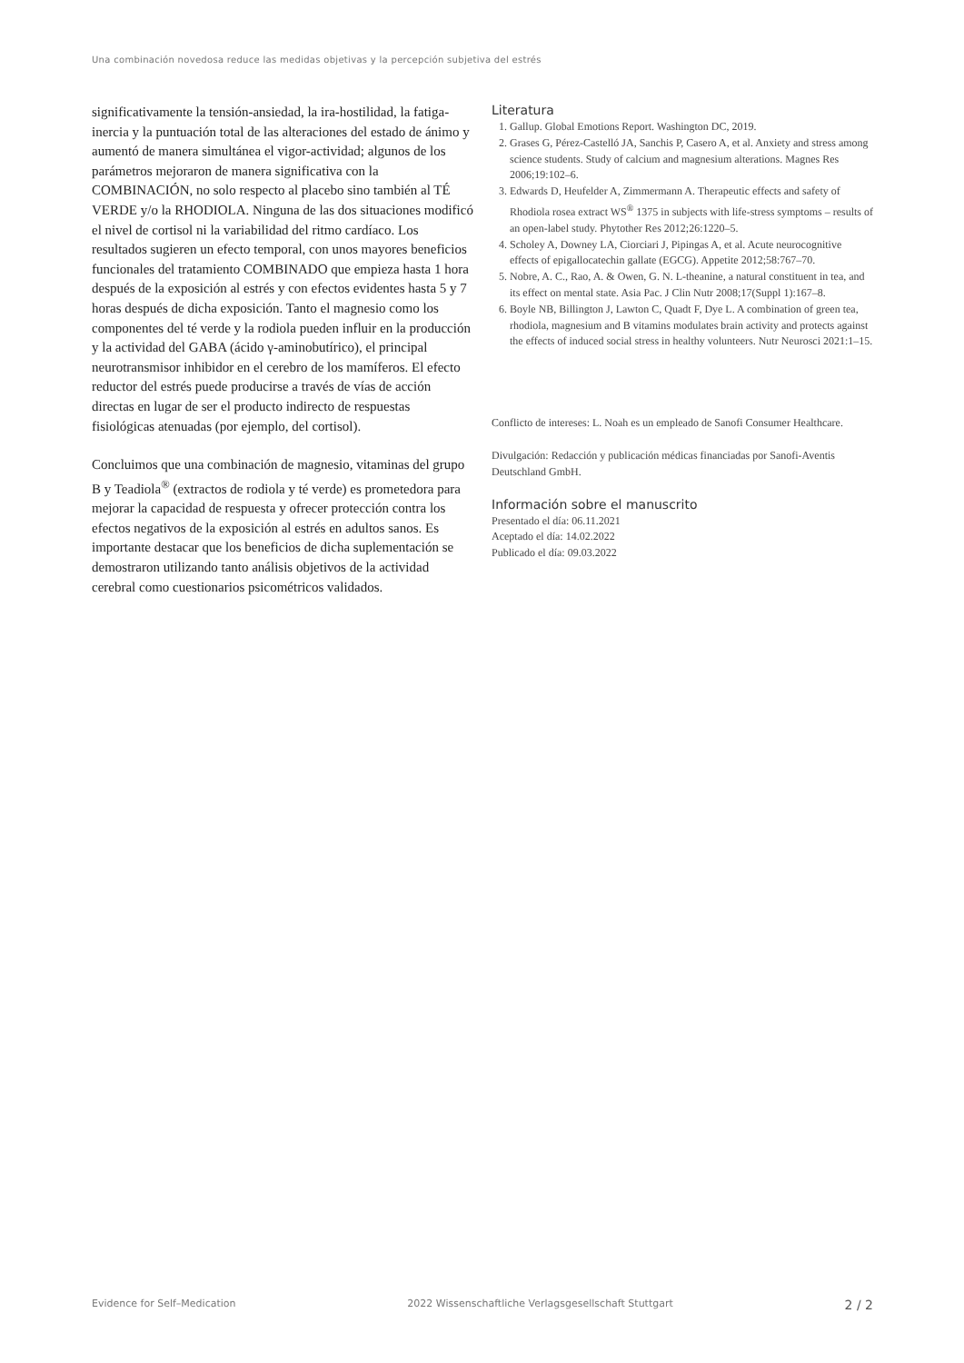Una combinación novedosa reduce las medidas objetivas y la percepción subjetiva del estrés
significativamente la tensión-ansiedad, la ira-hostilidad, la fatiga-inercia y la puntuación total de las alteraciones del estado de ánimo y aumentó de manera simultánea el vigor-actividad; algunos de los parámetros mejoraron de manera significativa con la COMBINACIÓN, no solo respecto al placebo sino también al TÉ VERDE y/o la RHODIOLA. Ninguna de las dos situaciones modificó el nivel de cortisol ni la variabilidad del ritmo cardíaco. Los resultados sugieren un efecto temporal, con unos mayores beneficios funcionales del tratamiento COMBINADO que empieza hasta 1 hora después de la exposición al estrés y con efectos evidentes hasta 5 y 7 horas después de dicha exposición. Tanto el magnesio como los componentes del té verde y la rodiola pueden influir en la producción y la actividad del GABA (ácido γ-aminobutírico), el principal neurotransmisor inhibidor en el cerebro de los mamíferos. El efecto reductor del estrés puede producirse a través de vías de acción directas en lugar de ser el producto indirecto de respuestas fisiológicas atenuadas (por ejemplo, del cortisol).
Concluimos que una combinación de magnesio, vitaminas del grupo B y Teadiola<sup>®</sup> (extractos de rodiola y té verde) es prometedora para mejorar la capacidad de respuesta y ofrecer protección contra los efectos negativos de la exposición al estrés en adultos sanos. Es importante destacar que los beneficios de dicha suplementación se demostraron utilizando tanto análisis objetivos de la actividad cerebral como cuestionarios psicométricos validados.
Literatura
1. Gallup. Global Emotions Report. Washington DC, 2019.
2. Grases G, Pérez-Castelló JA, Sanchis P, Casero A, et al. Anxiety and stress among science students. Study of calcium and magnesium alterations. Magnes Res 2006;19:102–6.
3. Edwards D, Heufelder A, Zimmermann A. Therapeutic effects and safety of Rhodiola rosea extract WS<sup>®</sup> 1375 in subjects with life-stress symptoms – results of an open-label study. Phytother Res 2012;26:1220–5.
4. Scholey A, Downey LA, Ciorciari J, Pipingas A, et al. Acute neurocognitive effects of epigallocatechin gallate (EGCG). Appetite 2012;58:767–70.
5. Nobre, A. C., Rao, A. & Owen, G. N. L-theanine, a natural constituent in tea, and its effect on mental state. Asia Pac. J Clin Nutr 2008;17(Suppl 1):167–8.
6. Boyle NB, Billington J, Lawton C, Quadt F, Dye L. A combination of green tea, rhodiola, magnesium and B vitamins modulates brain activity and protects against the effects of induced social stress in healthy volunteers. Nutr Neurosci 2021:1–15.
Conflicto de intereses: L. Noah es un empleado de Sanofi Consumer Healthcare.
Divulgación: Redacción y publicación médicas financiadas por Sanofi-Aventis Deutschland GmbH.
Información sobre el manuscrito
Presentado el día: 06.11.2021
Aceptado el día: 14.02.2022
Publicado el día: 09.03.2022
Evidence for Self–Medication 2022 Wissenschaftliche Verlagsgesellschaft Stuttgart 2 / 2